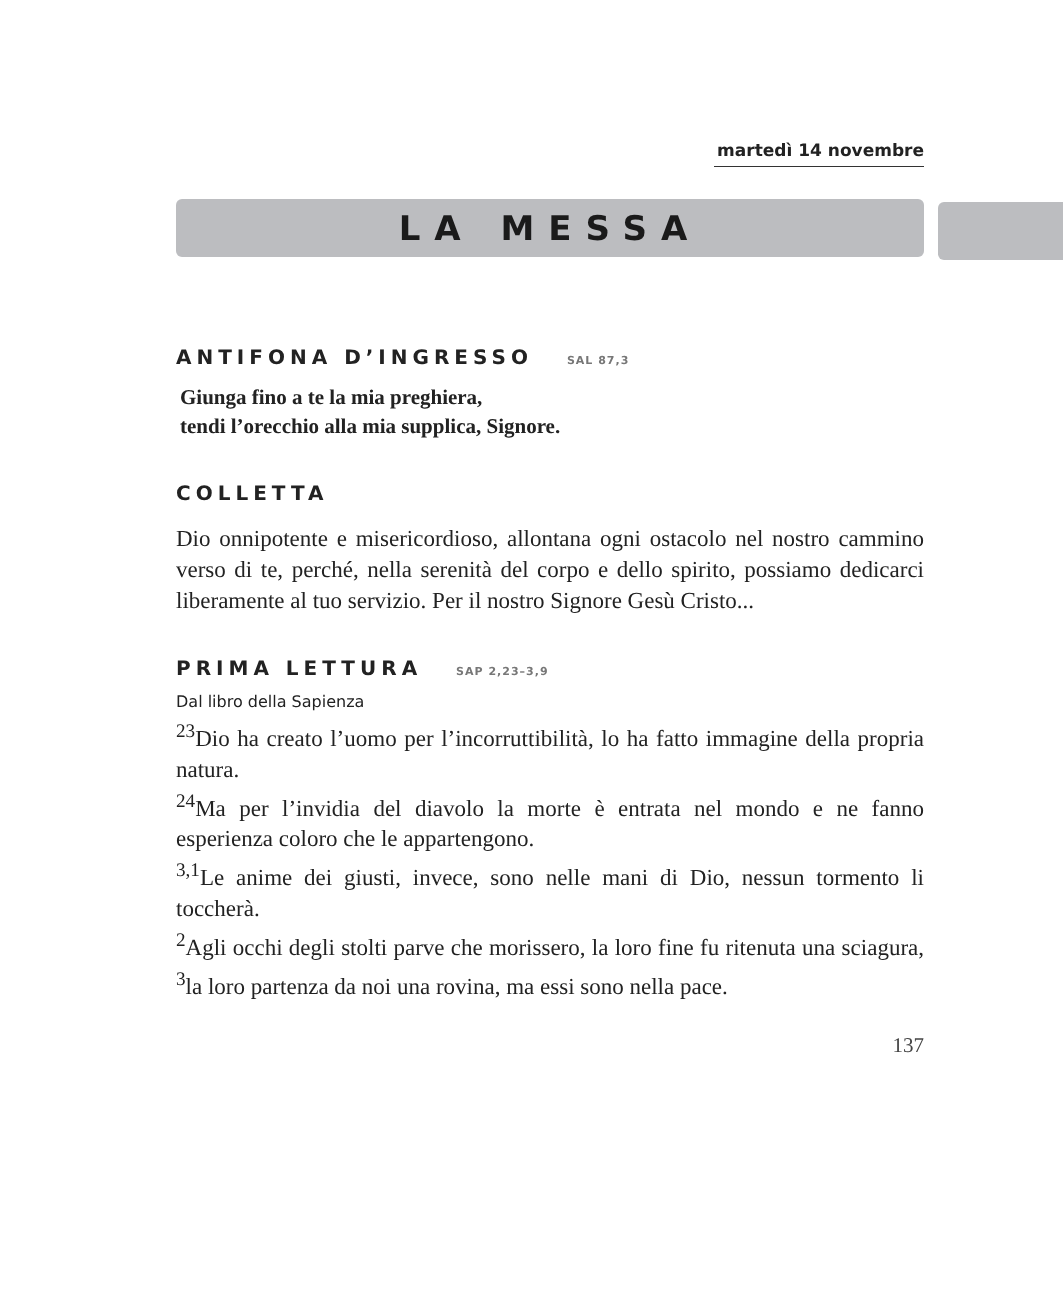martedì 14 novembre
LA MESSA
ANTIFONA D’INGRESSO SAL 87,3
Giunga fino a te la mia preghiera,
tendi l’orecchio alla mia supplica, Signore.
COLLETTA
Dio onnipotente e misericordioso, allontana ogni ostacolo nel nostro cammino verso di te, perché, nella serenità del corpo e dello spirito, possiamo dedicarci liberamente al tuo servizio. Per il nostro Signore Gesù Cristo...
PRIMA LETTURA SAP 2,23–3,9
Dal libro della Sapienza
<sup>23</sup> Dio ha creato l’uomo per l’incorruttibilità, lo ha fatto immagine della propria natura.
<sup>24</sup> Ma per l’invidia del diavolo la morte è entrata nel mondo e ne fanno esperienza coloro che le appartengono.
<sup>3,1</sup>Le anime dei giusti, invece, sono nelle mani di Dio, nessun tormento li toccherà.
<sup>2</sup> Agli occhi degli stolti parve che morissero, la loro fine fu ritenuta una sciagura, <sup>3</sup>la loro partenza da noi una rovina, ma essi sono nella pace.
137